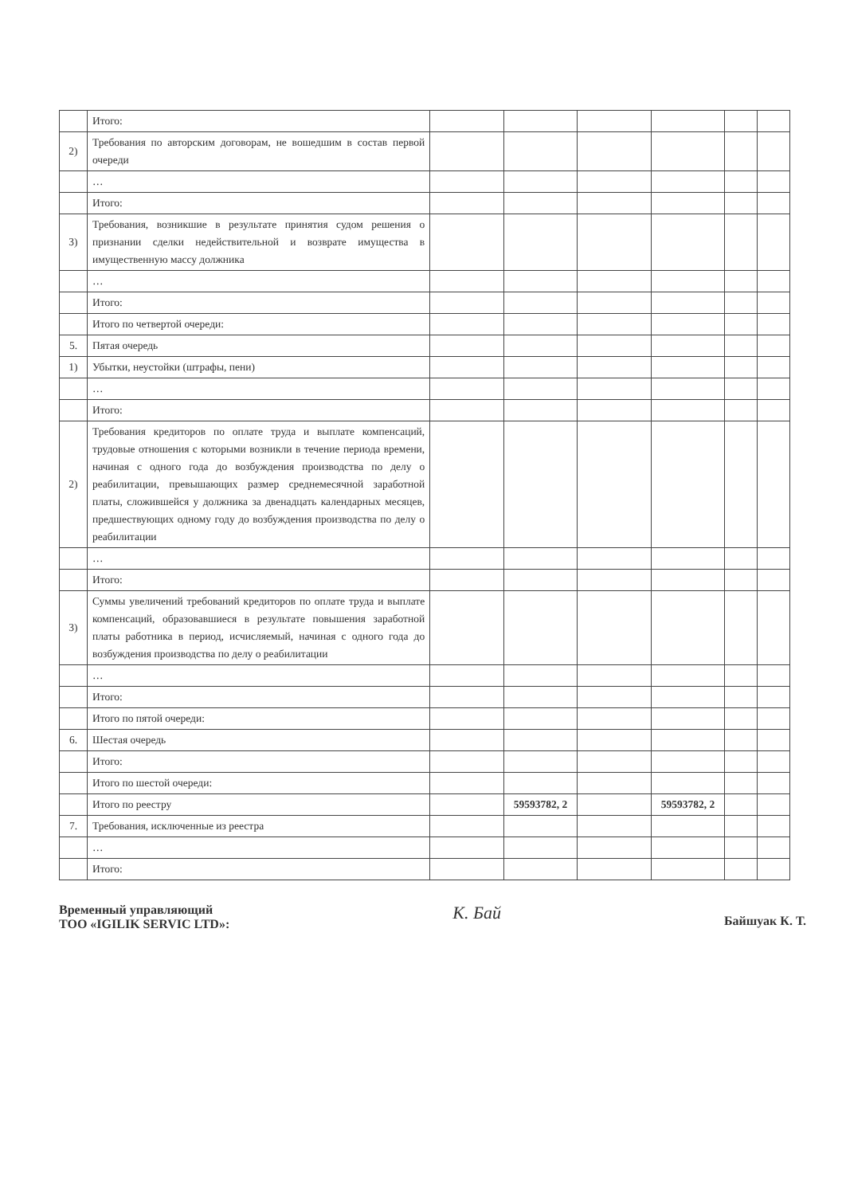| | Итого: | | | | | | |
| 2) | Требования по авторским договорам, не вошедшим в состав первой очереди | | | | | | |
| | … | | | | | | |
| | Итого: | | | | | | |
| 3) | Требования, возникшие в результате принятия судом решения о признании сделки недействительной и возврате имущества в имущественную массу должника | | | | | | |
| | … | | | | | | |
| | Итого: | | | | | | |
| | Итого по четвертой очереди: | | | | | | |
| 5. | Пятая очередь | | | | | | |
| 1) | Убытки, неустойки (штрафы, пени) | | | | | | |
| | … | | | | | | |
| | Итого: | | | | | | |
| 2) | Требования кредиторов по оплате труда и выплате компенсаций, трудовые отношения с которыми возникли в течение периода времени, начиная с одного года до возбуждения производства по делу о реабилитации, превышающих размер среднемесячной заработной платы, сложившейся у должника за двенадцать календарных месяцев, предшествующих одному году до возбуждения производства по делу о реабилитации | | | | | | |
| | … | | | | | | |
| | Итого: | | | | | | |
| 3) | Суммы увеличений требований кредиторов по оплате труда и выплате компенсаций, образовавшиеся в результате повышения заработной платы работника в период, исчисляемый, начиная с одного года до возбуждения производства по делу о реабилитации | | | | | | |
| | … | | | | | | |
| | Итого: | | | | | | |
| | Итого по пятой очереди: | | | | | | |
| 6. | Шестая очередь | | | | | | |
| | Итого: | | | | | | |
| | Итого по шестой очереди: | | | | | | |
| | Итого по реестру | | 59593782, 2 | | 59593782, 2 | | |
| 7. | Требования, исключенные из реестра | | | | | | |
| | … | | | | | | |
| | Итого: | | | | | | |
Временный управляющий
ТОО «IGILIK SERVIC LTD»:
К. Бай
Байшуак К. Т.